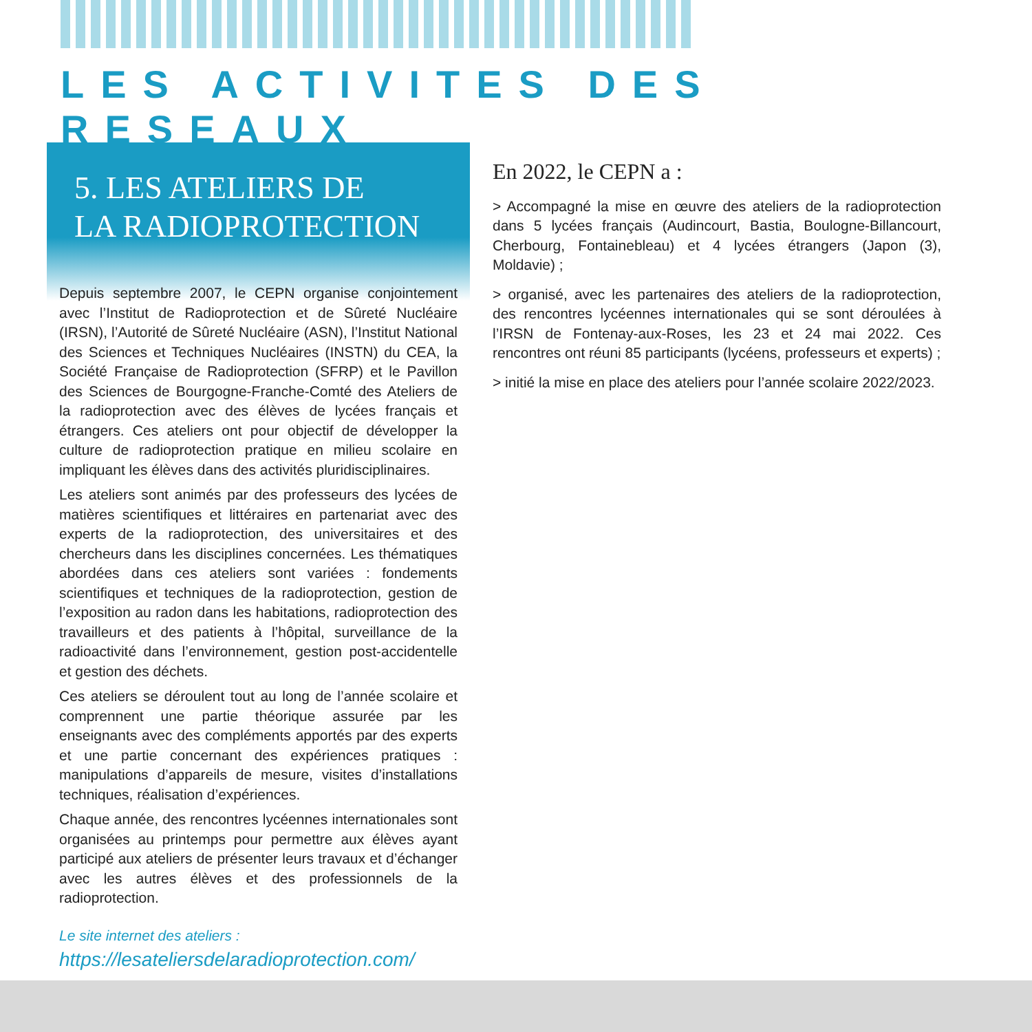LES ACTIVITES DES RESEAUX
5. LES ATELIERS DE
LA RADIOPROTECTION
Depuis septembre 2007, le CEPN organise conjointement avec l’Institut de Radioprotection et de Sûreté Nucléaire (IRSN), l’Autorité de Sûreté Nucléaire (ASN), l’Institut National des Sciences et Techniques Nucléaires (INSTN) du CEA, la Société Française de Radioprotection (SFRP) et le Pavillon des Sciences de Bourgogne-Franche-Comté des Ateliers de la radioprotection avec des élèves de lycées français et étrangers. Ces ateliers ont pour objectif de développer la culture de radioprotection pratique en milieu scolaire en impliquant les élèves dans des activités pluridisciplinaires.
Les ateliers sont animés par des professeurs des lycées de matières scientifiques et littéraires en partenariat avec des experts de la radioprotection, des universitaires et des chercheurs dans les disciplines concernées. Les thématiques abordées dans ces ateliers sont variées : fondements scientifiques et techniques de la radioprotection, gestion de l’exposition au radon dans les habitations, radioprotection des travailleurs et des patients à l’hôpital, surveillance de la radioactivité dans l’environnement, gestion post-accidentelle et gestion des déchets.
Ces ateliers se déroulent tout au long de l’année scolaire et comprennent une partie théorique assurée par les enseignants avec des compléments apportés par des experts et une partie concernant des expériences pratiques : manipulations d’appareils de mesure, visites d’installations techniques, réalisation d’expériences.
Chaque année, des rencontres lycéennes internationales sont organisées au printemps pour permettre aux élèves ayant participé aux ateliers de présenter leurs travaux et d’échanger avec les autres élèves et des professionnels de la radioprotection.
Le site internet des ateliers :
https://lesateliersdelaradioprotection.com/
En 2022, le CEPN a :
> Accompagné la mise en œuvre des ateliers de la radioprotection dans 5 lycées français (Audincourt, Bastia, Boulogne-Billancourt, Cherbourg, Fontainebleau) et 4 lycées étrangers (Japon (3), Moldavie) ;
> organisé, avec les partenaires des ateliers de la radioprotection, des rencontres lycéennes internationales qui se sont déroulées à l’IRSN de Fontenay-aux-Roses, les 23 et 24 mai 2022. Ces rencontres ont réuni 85 participants (lycéens, professeurs et experts) ;
> initié la mise en place des ateliers pour l’année scolaire 2022/2023.